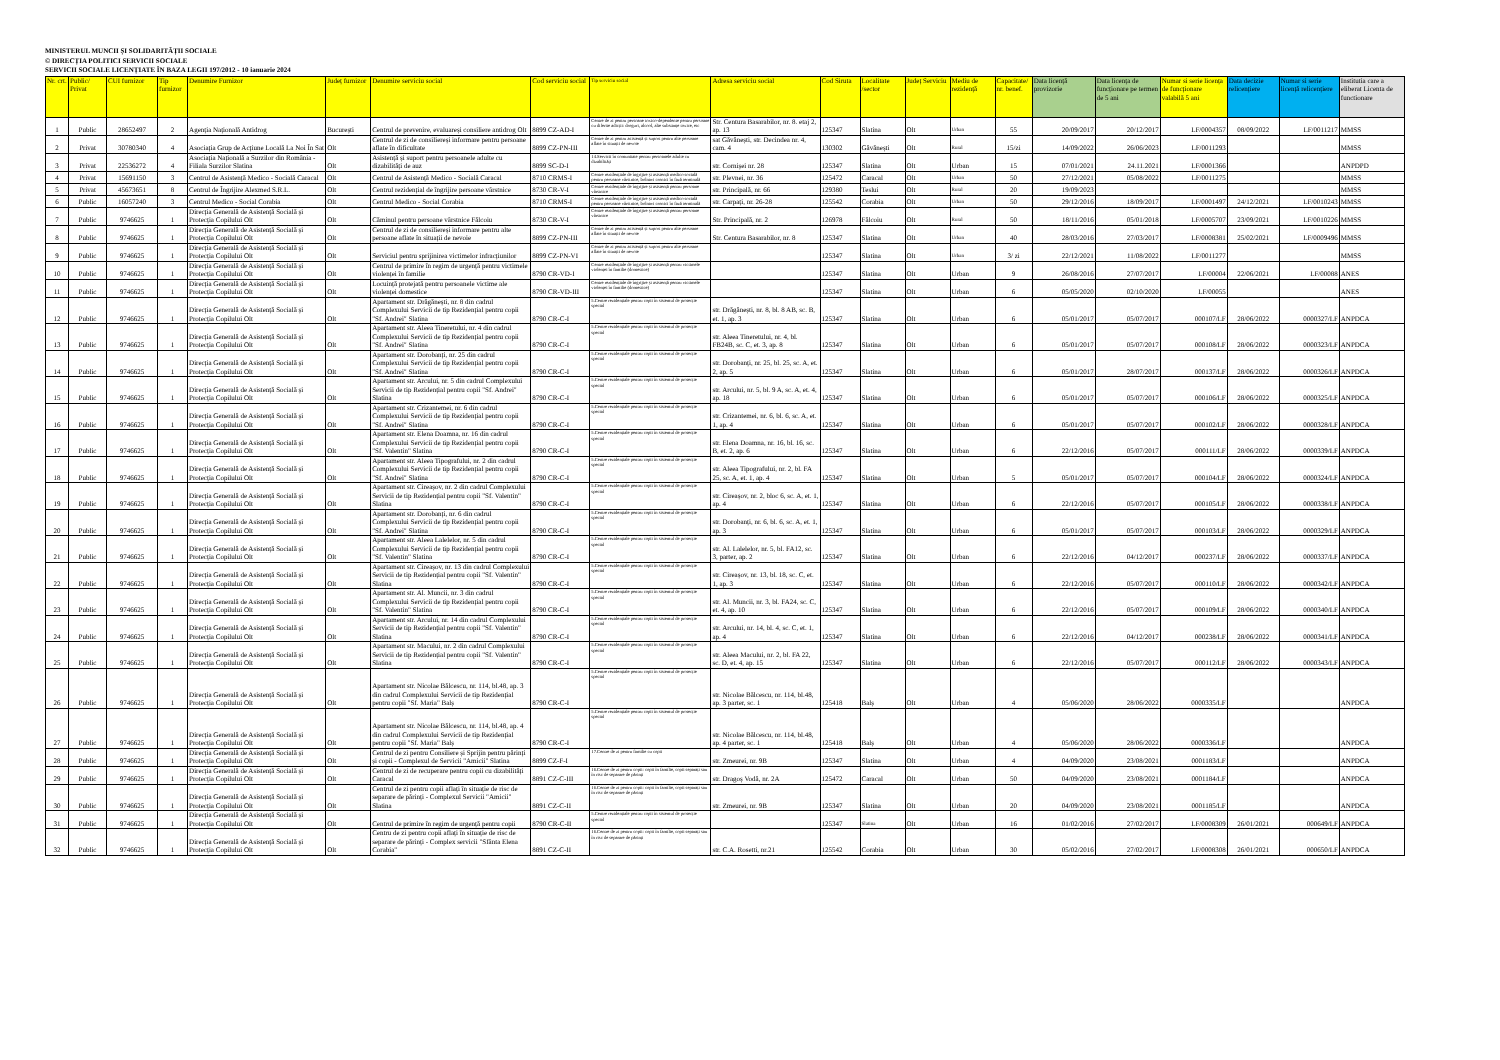MINISTERUL MUNCII ȘI SOLIDARITĂȚII SOCIALE
© DIRECȚIA POLITICI SERVICII SOCIALE
SERVICII SOCIALE LICENȚIATE ÎN BAZA LEGII 197/2012 - 10 ianuarie 2024
| Nr. crt. | Public/ Privat | CUI furnizor | Tip furnizor | Denumire Furnizor | Județ furnizor | Denumire serviciu social | Cod serviciu social | Tip serviciu social | Adresa serviciu social | Cod Siruta | Localitate /sector | Județ Serviciu | Mediu de rezidență | Capacitate/ nr. benef. | Data licență provizorie | Data licența de funcționare pe termen de 5 ani | Numar si serie licența de funcționare valabilă 5 ani | Data decizie relicențiere | Numar si serie licență relicențiere | Institutia care a eliberat Licenta de functionare |
| --- | --- | --- | --- | --- | --- | --- | --- | --- | --- | --- | --- | --- | --- | --- | --- | --- | --- | --- | --- | --- |
| 1 | Public | 28652497 | 2 | Agenția Națională Antidrog | București | Centrul de prevenire, evaluareși consiliere antidrog Olt | 8899 CZ-AD-I | Centre de zi pentru persoane toxico-dependente pentru persoane cu diferite adicții: droguri, alcool, alte substanțe toxice, etc | Str. Centura Basarabilor, nr. 8. etaj 2, ap. 13 | 125347 | Slatina | Olt | Urban | 55 | 20/09/2017 | 20/12/2017 | LF/0004357 | 08/09/2022 | LF/0011217 | MMSS |
| 2 | Privat | 30780340 | 4 | Asociația Grup de Acțiune Locală La Noi În Sat | Olt | Centrul de zi de consiliereși informare pentru persoane aflate în dificultate | 8899 CZ-PN-III | Centre de zi pentru asistență și suport pentru alte persoane aflate în situații de nevoie | sat Găvănești, str. Decindea nr. 4, cam. 4 | 130302 | Găvănești | Olt | Rural | 15/zi | 14/09/2022 | 26/06/2023 | LF/0011293 | | | MMSS |
| 3 | Privat | 22536272 | 4 | Asociația Națională a Surzilor din România - Filiala Surzilor Slatina | Olt | Asistență și suport pentru persoanele adulte cu dizabilități de auz | 8899 SC-D-I | 14.Servicii în comunitate pentru persoanele adulte cu dizabilități | str. Cornișei nr. 28 | 125347 | Slatina | Olt | Urban | 15 | 07/01/2021 | 24.11.2021 | LF/0001366 | | | ANPDPD |
| 4 | Privat | 15691150 | 3 | Centrul de Asistență Medico - Socială Caracal | Olt | Centrul de Asistență Medico - Socială Caracal | 8710 CRMS-I | Centre rezidențiale de îngrijire și asistență medico socială pentru persoane vârstnice, bolnavi cronici în fază terminală | str. Plevnei, nr. 36 | 125472 | Caracal | Olt | Urban | 50 | 27/12/2021 | 05/08/2022 | LF/0011275 | | | MMSS |
| 5 | Privat | 45673651 | 8 | Centrul de Îngrijire Alexmed S.R.L. | Olt | Centrul rezidențial de îngrijire persoane vârstnice | 8730 CR-V-I | Centre rezidențiale de îngrijire și asistență pentru persoane vârstnice | str. Principală, nr. 66 | 129380 | Teslui | Olt | Rural | 20 | 19/09/2023 | | | | | MMSS |
| 6 | Public | 16057240 | 3 | Centrul Medico - Social Corabia | Olt | Centrul Medico - Social Corabia | 8710 CRMS-I | Centre rezidențiale de îngrijire și asistență medico socială pentru persoane vârstnice, bolnavi cronici în fază terminală | str. Carpați, nr. 26-28 | 125542 | Corabia | Olt | Urban | 50 | 29/12/2016 | 18/09/2017 | LF/0001497 | 24/12/2021 | LF/0010243 | MMSS |
| 7 | Public | 9746625 | 1 | Direcția Generală de Asistență Socială și Protecția Copilului Olt | Olt | Căminul pentru persoane vârstnice Fălcoiu | 8730 CR-V-I | Centre rezidențiale de îngrijire și asistență pentru persoane vârstnice | Str. Principală, nr. 2 | 126978 | Fălcoiu | Olt | Rural | 50 | 18/11/2016 | 05/01/2018 | LF/0005707 | 23/09/2021 | LF/0010226 | MMSS |
| 8 | Public | 9746625 | 1 | Direcția Generală de Asistență Socială și Protecția Copilului Olt | Olt | Centrul de zi de consiliereși informare pentru alte persoane aflate în situații de nevoie | 8899 CZ-PN-III | Centre de zi pentru asistență și suport pentru alte persoane aflate în situații de nevoie | Str. Centura Basarabilor, nr. 8 | 125347 | Slatina | Olt | Urban | 40 | 28/03/2016 | 27/03/2017 | LF/0008381 | 25/02/2021 | LF/0009496 | MMSS |
| 9 | Public | 9746625 | 1 | Direcția Generală de Asistență Socială și Protecția Copilului Olt | Olt | Serviciul pentru sprijinirea victimelor infracțiunilor | 8899 CZ-PN-VI | Centre de zi pentru asistență și suport pentru alte persoane aflate în situații de nevoie | | 125347 | Slatina | Olt | Urban | 3/ zi | 22/12/2021 | 11/08/2022 | LF/0011277 | | | MMSS |
| 10 | Public | 9746625 | 1 | Direcția Generală de Asistență Socială și Protecția Copilului Olt | Olt | Centrul de primire în regim de urgență pentru victimele violenței în familie | 8790 CR-VD-I | Centre rezidențiale de îngrijire și asistență pentru victimele violenței în familie (domestice) | | 125347 | Slatina | Olt | Urban | 9 | 26/08/2016 | 27/07/2017 | LF/00004 | 22/06/2021 | LF/00088 | ANES |
| 11 | Public | 9746625 | 1 | Direcția Generală de Asistență Socială și Protecția Copilului Olt | Olt | Locuință protejată pentru persoanele victime ale violenței domestice | 8790 CR-VD-III | Centre rezidențiale de îngrijire și asistență pentru victimele violenței în familie (domestice) | | 125347 | Slatina | Olt | Urban | 6 | 05/05/2020 | 02/10/2020 | LF/00055 | | | ANES |
| 12 | Public | 9746625 | 1 | Direcția Generală de Asistență Socială și Protecția Copilului Olt | Olt | Apartament str. Drăgănești, nr. 8 din cadrul Complexului Servicii de tip Rezidențial pentru copii "Sf. Andrei" Slatina | 8790 CR-C-I | 5.Centre rezidențiale pentru copii în sistemul de protecție special | str. Drăgănești, nr. 8, bl. 8 AB, sc. B, et. 1, ap. 3 | 125347 | Slatina | Olt | Urban | 6 | 05/01/2017 | 05/07/2017 | 000107/LF | 28/06/2022 | 0000327/LF | ANPDCA |
| 13 | Public | 9746625 | 1 | Direcția Generală de Asistență Socială și Protecția Copilului Olt | Olt | Apartament str. Aleea Tineretului, nr. 4 din cadrul Complexului Servicii de tip Rezidențial pentru copii "Sf. Andrei" Slatina | 8790 CR-C-I | 5.Centre rezidențiale pentru copii în sistemul de protecție special | str. Aleea Tineretului, nr. 4, bl. FB24B, sc. C, et. 3, ap. 8 | 125347 | Slatina | Olt | Urban | 6 | 05/01/2017 | 05/07/2017 | 000108/LF | 28/06/2022 | 0000323/LF | ANPDCA |
| 14 | Public | 9746625 | 1 | Direcția Generală de Asistență Socială și Protecția Copilului Olt | Olt | Apartament str. Dorobanți, nr. 25 din cadrul Complexului Servicii de tip Rezidențial pentru copii "Sf. Andrei" Slatina | 8790 CR-C-I | 5.Centre rezidențiale pentru copii în sistemul de protecție special | str. Dorobanți, nr. 25, bl. 25, sc. A, et. 2, ap. 5 | 125347 | Slatina | Olt | Urban | 6 | 05/01/2017 | 28/07/2017 | 000137/LF | 28/06/2022 | 0000326/LF | ANPDCA |
| 15 | Public | 9746625 | 1 | Direcția Generală de Asistență Socială și Protecția Copilului Olt | Olt | Apartament str. Arcului, nr. 5 din cadrul Complexului Servicii de tip Rezidențial pentru copii "Sf. Andrei" Slatina | 8790 CR-C-I | 5.Centre rezidențiale pentru copii în sistemul de protecție special | str. Arcului, nr. 5, bl. 9 A, sc. A, et. 4, ap. 18 | 125347 | Slatina | Olt | Urban | 6 | 05/01/2017 | 05/07/2017 | 000106/LF | 28/06/2022 | 0000325/LF | ANPDCA |
| 16 | Public | 9746625 | 1 | Direcția Generală de Asistență Socială și Protecția Copilului Olt | Olt | Apartament str. Crizantemei, nr. 6 din cadrul Complexului Servicii de tip Rezidențial pentru copii "Sf. Andrei" Slatina | 8790 CR-C-I | 5.Centre rezidențiale pentru copii în sistemul de protecție special | str. Crizantemei, nr. 6, bl. 6, sc. A, et. 1, ap. 4 | 125347 | Slatina | Olt | Urban | 6 | 05/01/2017 | 05/07/2017 | 000102/LF | 28/06/2022 | 0000328/LF | ANPDCA |
| 17 | Public | 9746625 | 1 | Direcția Generală de Asistență Socială și Protecția Copilului Olt | Olt | Apartament str. Elena Doamna, nr. 16 din cadrul Complexului Servicii de tip Rezidențial pentru copii "Sf. Valentin" Slatina | 8790 CR-C-I | 5.Centre rezidențiale pentru copii în sistemul de protecție special | str. Elena Doamna, nr. 16, bl. 16, sc. B, et. 2, ap. 6 | 125347 | Slatina | Olt | Urban | 6 | 22/12/2016 | 05/07/2017 | 000111/LF | 28/06/2022 | 0000339/LF | ANPDCA |
| 18 | Public | 9746625 | 1 | Direcția Generală de Asistență Socială și Protecția Copilului Olt | Olt | Apartament str. Aleea Tipografului, nr. 2 din cadrul Complexului Servicii de tip Rezidențial pentru copii "Sf. Andrei" Slatina | 8790 CR-C-I | 5.Centre rezidențiale pentru copii în sistemul de protecție special | str. Aleea Tipografului, nr. 2, bl. FA 25, sc. A, et. 1, ap. 4 | 125347 | Slatina | Olt | Urban | 5 | 05/01/2017 | 05/07/2017 | 000104/LF | 28/06/2022 | 0000324/LF | ANPDCA |
| 19 | Public | 9746625 | 1 | Direcția Generală de Asistență Socială și Protecția Copilului Olt | Olt | Apartament str. Cireașov, nr. 2 din cadrul Complexului Servicii de tip Rezidențial pentru copii "Sf. Valentin" Slatina | 8790 CR-C-I | 5.Centre rezidențiale pentru copii în sistemul de protecție special | str. Cireașov, nr. 2, bloc 6, sc. A, et. 1, ap. 4 | 125347 | Slatina | Olt | Urban | 6 | 22/12/2016 | 05/07/2017 | 000105/LF | 28/06/2022 | 0000338/LF | ANPDCA |
| 20 | Public | 9746625 | 1 | Direcția Generală de Asistență Socială și Protecția Copilului Olt | Olt | Apartament str. Dorobanți, nr. 6 din cadrul Complexului Servicii de tip Rezidențial pentru copii "Sf. Andrei" Slatina | 8790 CR-C-I | 5.Centre rezidențiale pentru copii în sistemul de protecție special | str. Dorobanți, nr. 6, bl. 6, sc. A, et. 1, ap. 3 | 125347 | Slatina | Olt | Urban | 6 | 05/01/2017 | 05/07/2017 | 000103/LF | 28/06/2022 | 0000329/LF | ANPDCA |
| 21 | Public | 9746625 | 1 | Direcția Generală de Asistență Socială și Protecția Copilului Olt | Olt | Apartament str. Aleea Lalelelor, nr. 5 din cadrul Complexului Servicii de tip Rezidențial pentru copii "Sf. Valentin" Slatina | 8790 CR-C-I | 5.Centre rezidențiale pentru copii în sistemul de protecție special | str. Al. Lalelelor, nr. 5, bl. FA12, sc. 3, parter, ap. 2 | 125347 | Slatina | Olt | Urban | 6 | 22/12/2016 | 04/12/2017 | 000237/LF | 28/06/2022 | 0000337/LF | ANPDCA |
| 22 | Public | 9746625 | 1 | Direcția Generală de Asistență Socială și Protecția Copilului Olt | Olt | Apartament str. Cireașov, nr. 13 din cadrul Complexului Servicii de tip Rezidențial pentru copii "Sf. Valentin" Slatina | 8790 CR-C-I | 5.Centre rezidențiale pentru copii în sistemul de protecție special | str. Cireașov, nr. 13, bl. 18, sc. C, et. 1, ap. 3 | 125347 | Slatina | Olt | Urban | 6 | 22/12/2016 | 05/07/2017 | 000110/LF | 28/06/2022 | 0000342/LF | ANPDCA |
| 23 | Public | 9746625 | 1 | Direcția Generală de Asistență Socială și Protecția Copilului Olt | Olt | Apartament str. Al. Muncii, nr. 3 din cadrul Complexului Servicii de tip Rezidențial pentru copii "Sf. Valentin" Slatina | 8790 CR-C-I | 5.Centre rezidențiale pentru copii în sistemul de protecție special | str. Al. Muncii, nr. 3, bl. FA24, sc. C, et. 4, ap. 10 | 125347 | Slatina | Olt | Urban | 6 | 22/12/2016 | 05/07/2017 | 000109/LF | 28/06/2022 | 0000340/LF | ANPDCA |
| 24 | Public | 9746625 | 1 | Direcția Generală de Asistență Socială și Protecția Copilului Olt | Olt | Apartament str. Arcului, nr. 14 din cadrul Complexului Servicii de tip Rezidențial pentru copii "Sf. Valentin" Slatina | 8790 CR-C-I | 5.Centre rezidențiale pentru copii în sistemul de protecție special | str. Arcului, nr. 14, bl. 4, sc. C, et. 1, ap. 4 | 125347 | Slatina | Olt | Urban | 6 | 22/12/2016 | 04/12/2017 | 000238/LF | 28/06/2022 | 0000341/LF | ANPDCA |
| 25 | Public | 9746625 | 1 | Direcția Generală de Asistență Socială și Protecția Copilului Olt | Olt | Apartament str. Macului, nr. 2 din cadrul Complexului Servicii de tip Rezidențial pentru copii "Sf. Valentin" Slatina | 8790 CR-C-I | 5.Centre rezidențiale pentru copii în sistemul de protecție special | str. Aleea Macului, nr. 2, bl. FA 22, sc. D, et. 4, ap. 15 | 125347 | Slatina | Olt | Urban | 6 | 22/12/2016 | 05/07/2017 | 000112/LF | 28/06/2022 | 0000343/LF | ANPDCA |
| 26 | Public | 9746625 | 1 | Direcția Generală de Asistență Socială și Protecția Copilului Olt | Olt | Apartament str. Nicolae Bălcescu, nr. 114, bl.48, ap. 3 din cadrul Complexului Servicii de tip Rezidențial pentru copii "Sf. Maria" Balș | 8790 CR-C-I | 5.Centre rezidențiale pentru copii în sistemul de protecție special | str. Nicolae Bălcescu, nr. 114, bl.48, ap. 3 parter, sc. 1 | 125418 | Balș | Olt | Urban | 4 | 05/06/2020 | 28/06/2022 | 0000335/LF | | | ANPDCA |
| 27 | Public | 9746625 | 1 | Direcția Generală de Asistență Socială și Protecția Copilului Olt | Olt | Apartament str. Nicolae Bălcescu, nr. 114, bl.48, ap. 4 din cadrul Complexului Servicii de tip Rezidențial pentru copii "Sf. Maria" Balș | 8790 CR-C-I | 5.Centre rezidențiale pentru copii în sistemul de protecție special | str. Nicolae Bălcescu, nr. 114, bl.48, ap. 4 parter, sc. 1 | 125418 | Balș | Olt | Urban | 4 | 05/06/2020 | 28/06/2022 | 0000336/LF | | | ANPDCA |
| 28 | Public | 9746625 | 1 | Direcția Generală de Asistență Socială și Protecția Copilului Olt | Olt | Centrul de zi pentru Consiliere și Sprijin pentru părinți și copii - Complexul de Servicii "Amicii" Slatina | 8899 CZ-F-I | 17.Centre de zi pentru familie cu copii | str. Zmeurei, nr. 9B | 125347 | Slatina | Olt | Urban | 4 | 04/09/2020 | 23/08/2021 | 0001183/LF | | | ANPDCA |
| 29 | Public | 9746625 | 1 | Direcția Generală de Asistență Socială și Protecția Copilului Olt | Olt | Centrul de zi de recuperare pentru copii cu dizabilități Caracal | 8891 CZ-C-III | 16.Centre de zi pentru copii: copii în familie, copii separați sau în risc de separare de părinți | str. Dragoș Vodă, nr. 2A | 125472 | Caracal | Olt | Urban | 50 | 04/09/2020 | 23/08/2021 | 0001184/LF | | | ANPDCA |
| 30 | Public | 9746625 | 1 | Direcția Generală de Asistență Socială și Protecția Copilului Olt | Olt | Centrul de zi pentru copii aflați în situație de risc de separare de părinți - Complexul Servicii "Amicii" Slatina | 8891 CZ-C-II | 16.Centre de zi pentru copii: copii în familie, copii separați sau în risc de separare de părinți | str. Zmeurei, nr. 9B | 125347 | Slatina | Olt | Urban | 20 | 04/09/2020 | 23/08/2021 | 0001185/LF | | | ANPDCA |
| 31 | Public | 9746625 | 1 | Direcția Generală de Asistență Socială și Protecția Copilului Olt | Olt | Centrul de primire în regim de urgență pentru copii | 8790 CR-C-II | 5.Centre rezidențiale pentru copii în sistemul de protecție special | | 125347 | Slatina | Olt | Urban | 16 | 01/02/2016 | 27/02/2017 | LF/0008309 | 26/01/2021 | 000649/LF | ANPDCA |
| 32 | Public | 9746625 | 1 | Direcția Generală de Asistență Socială și Protecția Copilului Olt | Olt | Centru de zi pentru copii aflați în situație de risc de separare de părinți - Complex servicii "Sfânta Elena Corabia" | 8891 CZ-C-II | 16.Centre de zi pentru copii: copii în familie, copii separați sau în risc de separare de părinți | str. C.A. Rosetti, nr.21 | 125542 | Corabia | Olt | Urban | 30 | 05/02/2016 | 27/02/2017 | LF/0008308 | 26/01/2021 | 000650/LF | ANPDCA |